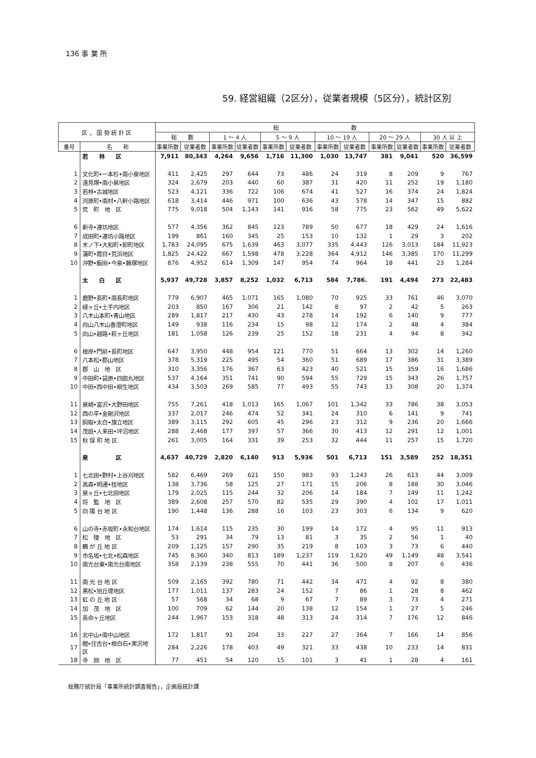136 事 業 所
59. 経営組織（2区分），従業者規模（5区分），統計区別
| 区 ， 国 勢 統 計 区 | | 総 数 | | | | | | | | | | | |
| --- | --- | --- | --- | --- | --- | --- | --- | --- | --- | --- | --- | --- | --- |
| | | 総 数 | | 1 ～ 4 人 | | 5 ～ 9 人 | | 10 ～ 19 人 | | 20 ～ 29 人 | | 30 人 以 上 | |
| 番号 | 名 称 | 事業所数 | 従業者数 | 事業所数 | 従業者数 | 事業所数 | 従業者数 | 事業所数 | 従業者数 | 事業所数 | 従業者数 | 事業所数 | 従業者数 |
| | 若 林 区 | 7,911 | 80,343 | 4,264 | 9,656 | 1,716 | 11,300 | 1,030 | 13,747 | 381 | 9,041 | 520 | 36,599 |
| 1 | 文化町•一本杉•南小泉地区 | 411 | 2,425 | 297 | 644 | 73 | 486 | 24 | 319 | 8 | 209 | 9 | 767 |
| 2 | 遠見塚•南小泉地区 | 324 | 2,679 | 203 | 440 | 60 | 387 | 31 | 420 | 11 | 252 | 19 | 1,180 |
| 3 | 若林•古城地区 | 523 | 4,121 | 336 | 722 | 106 | 674 | 41 | 527 | 16 | 374 | 24 | 1,824 |
| 4 | 河原町•南材•八軒小路地区 | 618 | 3,414 | 446 | 971 | 100 | 636 | 43 | 578 | 14 | 347 | 15 | 882 |
| 5 | 荒 町 地 区 | 775 | 9,018 | 504 | 1,143 | 141 | 916 | 58 | 775 | 23 | 562 | 49 | 5,622 |
| 6 | 新寺•連坊地区 | 577 | 4,356 | 362 | 845 | 123 | 789 | 50 | 677 | 18 | 429 | 24 | 1,616 |
| 7 | 成田町•連坊小路地区 | 199 | 861 | 160 | 345 | 25 | 153 | 10 | 132 | 1 | 29 | 3 | 202 |
| 8 | 木ノ下•大和町•卸町地区 | 1,783 | 24,095 | 675 | 1,639 | 463 | 3,077 | 335 | 4,443 | 126 | 3,013 | 184 | 11,923 |
| 9 | 蒲町•霞目•荒浜地区 | 1,825 | 24,422 | 667 | 1,598 | 478 | 3,228 | 364 | 4,912 | 146 | 3,385 | 170 | 11,299 |
| 10 | 沖野•飯田•今泉•藤塚地区 | 876 | 4,952 | 614 | 1,309 | 147 | 954 | 74 | 964 | 18 | 441 | 23 | 1,284 |
| | 太 白 区 | 5,937 | 49,728 | 3,857 | 8,252 | 1,032 | 6,713 | 584 | 7,786. | 191 | 4,494 | 273 | 22,483 |
| 1 | 鹿野•長町•南長町地区 | 779 | 6,907 | 465 | 1,071 | 165 | 1,080 | 70 | 925 | 33 | 761 | 46 | 3,070 |
| 2 | 緑ヶ丘•土手内地区 | 203 | 850 | 167 | 306 | 21 | 142 | 8 | 97 | 2 | 42 | 5 | 263 |
| 3 | 八木山本町•青山地区 | 289 | 1,817 | 217 | 430 | 43 | 278 | 14 | 192 | 6 | 140 | 9 | 777 |
| 4 | 向山八木山香澄町地区 | 149 | 938 | 116 | 234 | 15 | 98 | 12 | 174 | 2 | 48 | 4 | 384 |
| 5 | 向山•越路•萩ヶ丘地区 | 181 | 1,058 | 126 | 239 | 25 | 152 | 18 | 231 | 4 | 94 | 8 | 342 |
| 6 | 根岸•門前•長町地区 | 647 | 3,950 | 448 | 954 | 121 | 770 | 51 | 664 | 13 | 302 | 14 | 1,260 |
| 7 | 八本松•郡山地区 | 378 | 5,319 | 225 | 495 | 54 | 360 | 51 | 689 | 17 | 386 | 31 | 3,389 |
| 8 | 郡 山 地 区 | 310 | 3,356 | 176 | 367 | 63 | 423 | 40 | 521 | 15 | 359 | 16 | 1,686 |
| 9 | 中田町•袋原•四郎丸地区 | 537 | 4,164 | 351 | 741 | 90 | 594 | 55 | 729 | 15 | 343 | 26 | 1,757 |
| 10 | 中田•西中田•柳生地区 | 434 | 3,503 | 269 | 585 | 77 | 493 | 55 | 743 | 13 | 308 | 20 | 1,374 |
| 11 | 泉崎•富沢•大野田地区 | 755 | 7,261 | 418 | 1,013 | 165 | 1,067 | 101 | 1,342 | 33 | 786 | 38 | 3,053 |
| 12 | 西の平•金剛沢地区 | 337 | 2,017 | 246 | 474 | 52 | 341 | 24 | 310 | 6 | 141 | 9 | 741 |
| 13 | 鈎取•太白•旗立地区 | 389 | 3,115 | 292 | 605 | 45 | 296 | 23 | 312 | 9 | 236 | 20 | 1,666 |
| 14 | 茂庭•人来田•坪沼地区 | 288 | 2,468 | 177 | 397 | 57 | 366 | 30 | 413 | 12 | 291 | 12 | 1,001 |
| 15 | 秋 保 町 地 区 | 261 | 3,005 | 164 | 331 | 39 | 253 | 32 | 444 | 11 | 257 | 15 | 1,720 |
| | 泉 区 | 4,637 | 40,729 | 2,820 | 6,140 | 913 | 5,936 | 501 | 6,713 | 151 | 3,589 | 252 | 18,351 |
| 1 | 七北田•野村•上谷刈地区 | 582 | 6,469 | 269 | 621 | 150 | 983 | 93 | 1,243 | 26 | 613 | 44 | 3,009 |
| 2 | 高森•明通•桂地区 | 138 | 3,736 | 58 | 125 | 27 | 171 | 15 | 206 | 8 | 188 | 30 | 3,046 |
| 3 | 泉ヶ丘•七北田地区 | 179 | 2,025 | 115 | 244 | 32 | 206 | 14 | 184 | 7 | 149 | 11 | 1,242 |
| 4 | 将 監 地 区 | 389 | 2,608 | 257 | 570 | 82 | 535 | 29 | 390 | 4 | 102 | 17 | 1,011 |
| 5 | 向 陽 台 地 区 | 190 | 1,448 | 136 | 288 | 16 | 103 | 23 | 303 | 6 | 134 | 9 | 620 |
| 6 | 山の寺•赤坂町•永和台地区 | 174 | 1,614 | 115 | 235 | 30 | 199 | 14 | 172 | 4 | 95 | 11 | 913 |
| 7 | 松 陵 地 区 | 53 | 291 | 34 | 79 | 13 | 81 | 3 | 35 | 2 | 56 | 1 | 40 |
| 8 | 鶴 が 丘 地 区 | 209 | 1,125 | 157 | 290 | 35 | 219 | 8 | 103 | 3 | 73 | 6 | 440 |
| 9 | 市名坂•七北•松森地区 | 745 | 8,360 | 340 | 813 | 189 | 1,237 | 119 | 1,620 | 49 | 1,149 | 48 | 3,541 |
| 10 | 南光台東•南光台南地区 | 358 | 2,139 | 238 | 555 | 70 | 441 | 36 | 500 | 8 | 207 | 6 | 436 |
| 11 | 南 光 台 地 区 | 509 | 2,165 | 392 | 780 | 71 | 442 | 34 | 471 | 4 | 92 | 8 | 380 |
| 12 | 黒松•旭丘堤地区 | 177 | 1,011 | 137 | 283 | 24 | 152 | 7 | 86 | 1 | 28 | 8 | 462 |
| 13 | 虹 の 丘 地 区 | 57 | 568 | 34 | 68 | 9 | 67 | 7 | 89 | 3 | 73 | 4 | 271 |
| 14 | 加 茂 地 区 | 100 | 709 | 62 | 144 | 20 | 138 | 12 | 154 | 1 | 27 | 5 | 246 |
| 15 | 長命ヶ丘地区 | 244 | 1,967 | 153 | 318 | 48 | 313 | 24 | 314 | 7 | 176 | 12 | 846 |
| 16 | 北中山•南中山地区 | 172 | 1,817 | 91 | 204 | 33 | 227 | 27 | 364 | 7 | 166 | 14 | 856 |
| 17 | 館•住吉台•根白石•実沢地区 | 284 | 2,226 | 178 | 403 | 49 | 321 | 33 | 438 | 10 | 233 | 14 | 831 |
| 18 | 寺 岡 地 区 | 77 | 451 | 54 | 120 | 15 | 101 | 3 | 41 | 1 | 28 | 4 | 161 |
総務庁統計局「事業所統計調査報告」，企画局統計課